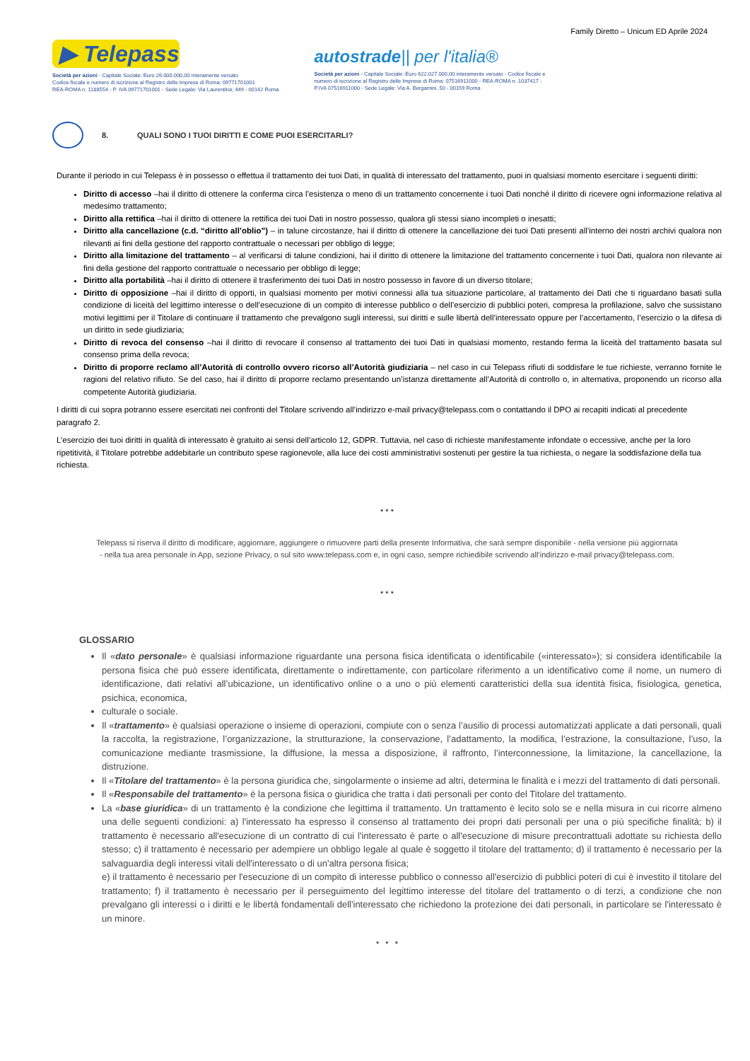Family Diretto – Unicum ED Aprile 2024
▶ Telepass
Società per azioni - Capitale Sociale: Euro 26.000.000,00 interamente versato
Codice fiscale e numero di iscrizione al Registro delle Imprese di Roma: 09771701001
REA-ROMA n. 1188554 - P. IVA 09771701001 - Sede Legale: Via Laurentina, 449 - 00142 Roma
autostrade|| per l'italia®
Società per azioni - Capitale Sociale: Euro 622.027.000,00 interamente versato - Codice fiscale e
numero di iscrizione al Registro delle Imprese di Roma: 07516911000 - REA-ROMA n. 1037417 -
P.IVA 07516911000 - Sede Legale: Via A. Bergamini, 50 - 00159 Roma
8. QUALI SONO I TUOI DIRITTI E COME PUOI ESERCITARLI?
Durante il periodo in cui Telepass è in possesso o effettua il trattamento dei tuoi Dati, in qualità di interessato del trattamento, puoi in qualsiasi momento esercitare i seguenti diritti:
Diritto di accesso –hai il diritto di ottenere la conferma circa l’esistenza o meno di un trattamento concernente i tuoi Dati nonché il diritto di ricevere ogni informazione relativa al medesimo trattamento;
Diritto alla rettifica –hai il diritto di ottenere la rettifica dei tuoi Dati in nostro possesso, qualora gli stessi siano incompleti o inesatti;
Diritto alla cancellazione (c.d. “diritto all’oblio”) – in talune circostanze, hai il diritto di ottenere la cancellazione dei tuoi Dati presenti all’interno dei nostri archivi qualora non rilevanti ai fini della gestione del rapporto contrattuale o necessari per obbligo di legge;
Diritto alla limitazione del trattamento – al verificarsi di talune condizioni, hai il diritto di ottenere la limitazione del trattamento concernente i tuoi Dati, qualora non rilevante ai fini della gestione del rapporto contrattuale o necessario per obbligo di legge;
Diritto alla portabilità –hai il diritto di ottenere il trasferimento dei tuoi Dati in nostro possesso in favore di un diverso titolare;
Diritto di opposizione –hai il diritto di opporti, in qualsiasi momento per motivi connessi alla tua situazione particolare, al trattamento dei Dati che ti riguardano basati sulla condizione di liceità del legittimo interesse o dell’esecuzione di un compito di interesse pubblico o dell’esercizio di pubblici poteri, compresa la profilazione, salvo che sussistano motivi legittimi per il Titolare di continuare il trattamento che prevalgono sugli interessi, sui diritti e sulle libertà dell’interessato oppure per l’accertamento, l’esercizio o la difesa di un diritto in sede giudiziaria;
Diritto di revoca del consenso –hai il diritto di revocare il consenso al trattamento dei tuoi Dati in qualsiasi momento, restando ferma la liceità del trattamento basata sul consenso prima della revoca;
Diritto di proporre reclamo all’Autorità di controllo ovvero ricorso all’Autorità giudiziaria – nel caso in cui Telepass rifiuti di soddisfare le tue richieste, verranno fornite le ragioni del relativo rifiuto. Se del caso, hai il diritto di proporre reclamo presentando un’istanza direttamente all’Autorità di controllo o, in alternativa, proponendo un ricorso alla competente Autorità giudiziaria.
I diritti di cui sopra potranno essere esercitati nei confronti del Titolare scrivendo all’indirizzo e-mail privacy@telepass.com o contattando il DPO ai recapiti indicati al precedente paragrafo 2.
L’esercizio dei tuoi diritti in qualità di interessato è gratuito ai sensi dell’articolo 12, GDPR. Tuttavia, nel caso di richieste manifestamente infondate o eccessive, anche per la loro ripetitività, il Titolare potrebbe addebitarle un contributo spese ragionevole, alla luce dei costi amministrativi sostenuti per gestire la tua richiesta, o negare la soddisfazione della tua richiesta.
* * *
Telepass si riserva il diritto di modificare, aggiornare, aggiungere o rimuovere parti della presente Informativa, che sarà sempre disponibile - nella versione più aggiornata
- nella tua area personale in App, sezione Privacy, o sul sito www.telepass.com e, in ogni caso, sempre richiedibile scrivendo all’indirizzo e-mail privacy@telepass.com.
* * *
GLOSSARIO
Il «dato personale» è qualsiasi informazione riguardante una persona fisica identificata o identificabile («interessato»); si considera identificabile la persona fisica che può essere identificata, direttamente o indirettamente, con particolare riferimento a un identificativo come il nome, un numero di identificazione, dati relativi all’ubicazione, un identificativo online o a uno o più elementi caratteristici della sua identità fisica, fisiologica, genetica, psichica, economica,
culturale o sociale.
Il «trattamento» è qualsiasi operazione o insieme di operazioni, compiute con o senza l’ausilio di processi automatizzati applicate a dati personali, quali la raccolta, la registrazione, l’organizzazione, la strutturazione, la conservazione, l’adattamento, la modifica, l’estrazione, la consultazione, l’uso, la comunicazione mediante trasmissione, la diffusione, la messa a disposizione, il raffronto, l’interconnessione, la limitazione, la cancellazione, la distruzione.
Il «Titolare del trattamento» è la persona giuridica che, singolarmente o insieme ad altri, determina le finalità e i mezzi del trattamento di dati personali.
Il «Responsabile del trattamento» è la persona fisica o giuridica che tratta i dati personali per conto del Titolare del trattamento.
La «base giuridica» di un trattamento è la condizione che legittima il trattamento. Un trattamento è lecito solo se e nella misura in cui ricorre almeno una delle seguenti condizioni: a) l'interessato ha espresso il consenso al trattamento dei propri dati personali per una o più specifiche finalità; b) il trattamento è necessario all'esecuzione di un contratto di cui l'interessato è parte o all'esecuzione di misure precontrattuali adottate su richiesta dello stesso; c) il trattamento è necessario per adempiere un obbligo legale al quale è soggetto il titolare del trattamento; d) il trattamento è necessario per la salvaguardia degli interessi vitali dell'interessato o di un'altra persona fisica;
e) il trattamento è necessario per l'esecuzione di un compito di interesse pubblico o connesso all'esercizio di pubblici poteri di cui è investito il titolare del trattamento; f) il trattamento è necessario per il perseguimento del legittimo interesse del titolare del trattamento o di terzi, a condizione che non prevalgano gli interessi o i diritti e le libertà fondamentali dell'interessato che richiedono la protezione dei dati personali, in particolare se l'interessato è un minore.
* * *